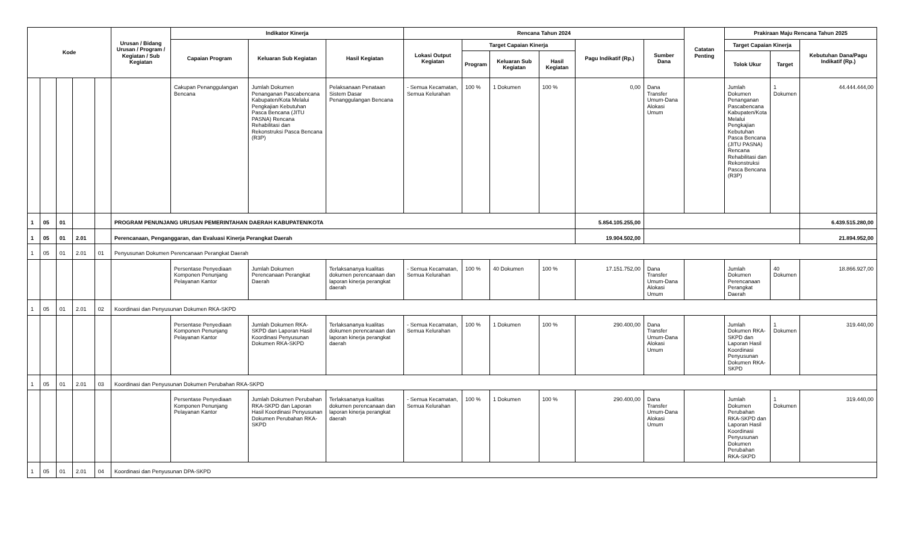| Kode | | | | | Urusan / Bidang Urusan / Program / Kegiatan / Sub Kegiatan | Indikator Kinerja | | | Rencana Tahun 2024 | | | | | | Catatan Penting | Prakiraan Maju Rencana Tahun 2025 | | |
| --- | --- | --- | --- | --- | --- | --- | --- | --- | --- | --- | --- | --- | --- | --- | --- | --- | --- | --- |
| | | | | | | Capaian Program | Keluaran Sub Kegiatan | Hasil Kegiatan | Lokasi Output Kegiatan | Target Capaian Kinerja | | | Pagu Indikatif (Rp.) | Sumber Dana | | Target Capaian Kinerja | | Kebutuhan Dana/Pagu Indikatif (Rp.) |
| | | | | | | | | | | Program | Keluaran Sub Kegiatan | Hasil Kegiatan | | | | Tolok Ukur | Target | |
| | | | | | | Cakupan Penanggulangan Bencana | Jumlah Dokumen Penanganan Pascabencana Kabupaten/Kota Melalui Pengkajian Kebutuhan Pasca Bencana (JITU PASNA) Rencana Rehabilitasi dan Rekonstruksi Pasca Bencana (R3P) | Pelaksanaan Penataan Sistem Dasar Penanggulangan Bencana | - Semua Kecamatan, Semua Kelurahan | 100 % | 1 Dokumen | 100 % | 0,00 | Dana Transfer Umum-Dana Alokasi Umum | | Jumlah Dokumen Penanganan Pascabencana Kabupaten/Kota Melalui Pengkajian Kebutuhan Pasca Bencana (JITU PASNA) Rencana Rehabilitasi dan Rekonstruksi Pasca Bencana (R3P) | 1 Dokumen | 44.444.444,00 |
| 1 | 05 | 01 | | | PROGRAM PENUNJANG URUSAN PEMERINTAHAN DAERAH KABUPATEN/KOTA | | | | | | | | 5.854.105.255,00 | | | | | 6.439.515.280,00 |
| 1 | 05 | 01 | 2.01 | | Perencanaan, Penganggaran, dan Evaluasi Kinerja Perangkat Daerah | | | | | | | | 19.904.502,00 | | | | | 21.894.952,00 |
| 1 | 05 | 01 | 2.01 | 01 | Penyusunan Dokumen Perencanaan Perangkat Daerah | | | | | | | | | | | | | |
| | | | | | | Persentase Penyediaan Komponen Penunjang Pelayanan Kantor | Jumlah Dokumen Perencanaan Perangkat Daerah | Terlaksananya kualitas dokumen perencanaan dan laporan kinerja perangkat daerah | - Semua Kecamatan, Semua Kelurahan | 100 % | 40 Dokumen | 100 % | 17.151.752,00 | Dana Transfer Umum-Dana Alokasi Umum | | Jumlah Dokumen Perencanaan Perangkat Daerah | 40 Dokumen | 18.866.927,00 |
| 1 | 05 | 01 | 2.01 | 02 | Koordinasi dan Penyusunan Dokumen RKA-SKPD | | | | | | | | | | | | | |
| | | | | | | Persentase Penyediaan Komponen Penunjang Pelayanan Kantor | Jumlah Dokumen RKA-SKPD dan Laporan Hasil Koordinasi Penyusunan Dokumen RKA-SKPD | Terlaksananya kualitas dokumen perencanaan dan laporan kinerja perangkat daerah | - Semua Kecamatan, Semua Kelurahan | 100 % | 1 Dokumen | 100 % | 290.400,00 | Dana Transfer Umum-Dana Alokasi Umum | | Jumlah Dokumen RKA-SKPD dan Laporan Hasil Koordinasi Penyusunan Dokumen RKA-SKPD | 1 Dokumen | 319.440,00 |
| 1 | 05 | 01 | 2.01 | 03 | Koordinasi dan Penyusunan Dokumen Perubahan RKA-SKPD | | | | | | | | | | | | | |
| | | | | | | Persentase Penyediaan Komponen Penunjang Pelayanan Kantor | Jumlah Dokumen Perubahan RKA-SKPD dan Laporan Hasil Koordinasi Penyusunan Dokumen Perubahan RKA-SKPD | Terlaksananya kualitas dokumen perencanaan dan laporan kinerja perangkat daerah | - Semua Kecamatan, Semua Kelurahan | 100 % | 1 Dokumen | 100 % | 290.400,00 | Dana Transfer Umum-Dana Alokasi Umum | | Jumlah Dokumen Perubahan RKA-SKPD dan Laporan Hasil Koordinasi Penyusunan Dokumen Perubahan RKA-SKPD | 1 Dokumen | 319.440,00 |
| 1 | 05 | 01 | 2.01 | 04 | Koordinasi dan Penyusunan DPA-SKPD | | | | | | | | | | | | | |